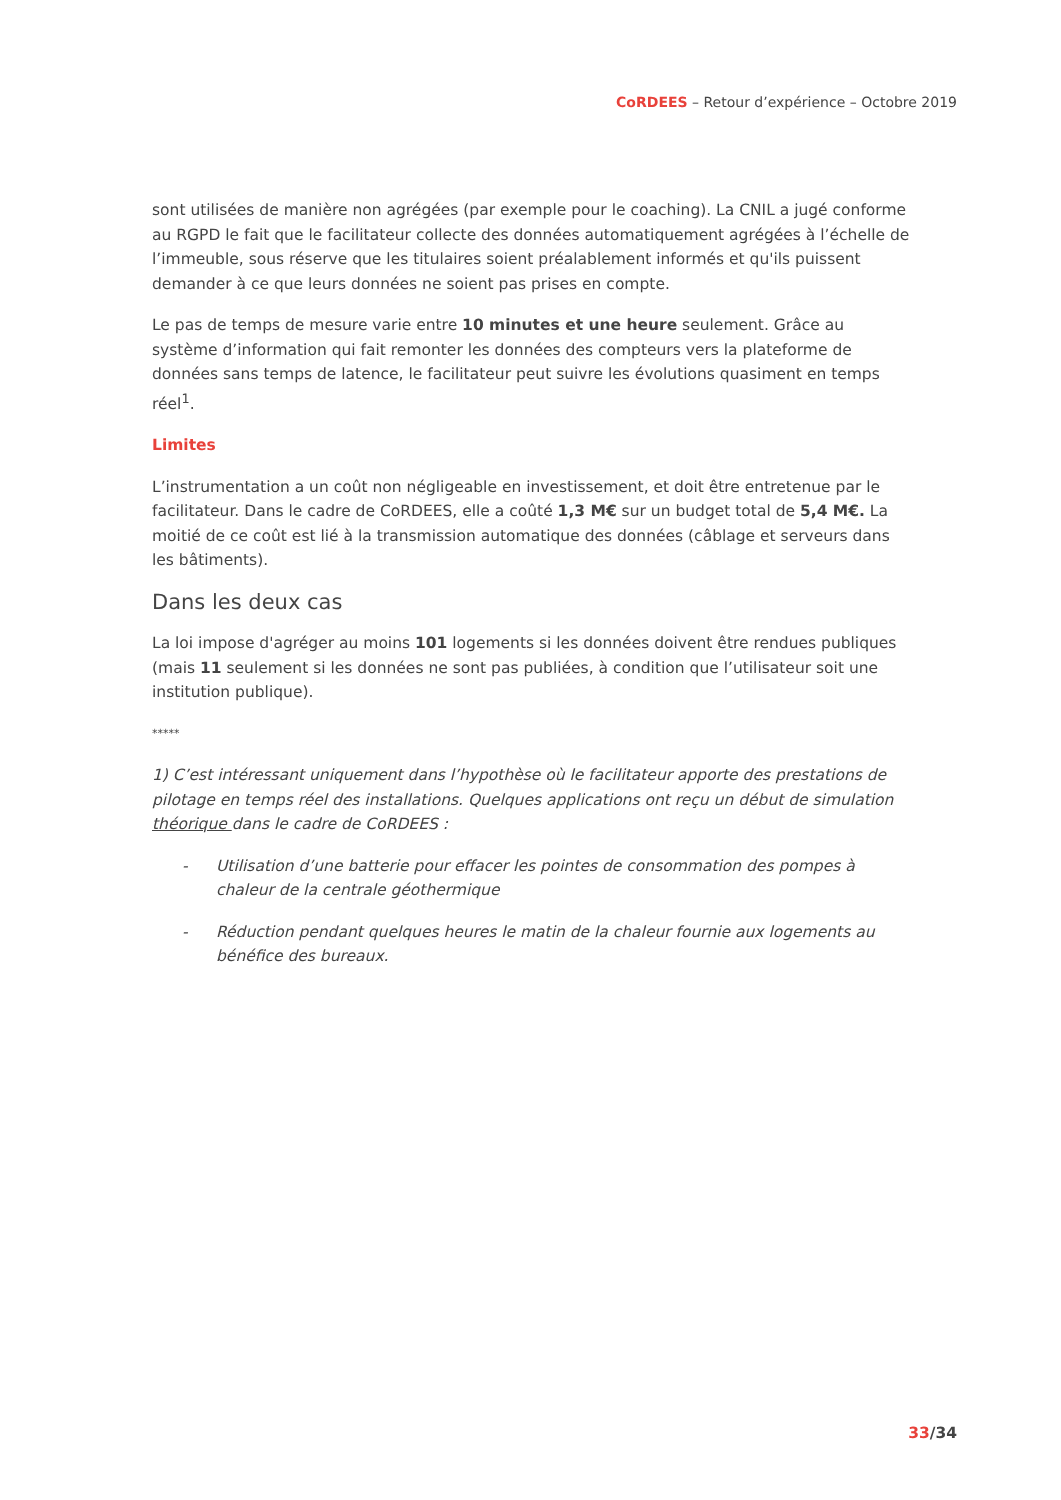CoRDEES – Retour d’expérience – Octobre 2019
sont utilisées de manière non agrégées (par exemple pour le coaching). La CNIL a jugé conforme au RGPD le fait que le facilitateur collecte des données automatiquement agrégées à l’échelle de l’immeuble, sous réserve que les titulaires soient préalablement informés et qu'ils puissent demander à ce que leurs données ne soient pas prises en compte.
Le pas de temps de mesure varie entre 10 minutes et une heure seulement. Grâce au système d’information qui fait remonter les données des compteurs vers la plateforme de données sans temps de latence, le facilitateur peut suivre les évolutions quasiment en temps réel<sup>1</sup>.
Limites
L’instrumentation a un coût non négligeable en investissement, et doit être entretenue par le facilitateur. Dans le cadre de CoRDEES, elle a coûté 1,3 M€ sur un budget total de 5,4 M€. La moitié de ce coût est lié à la transmission automatique des données (câblage et serveurs dans les bâtiments).
Dans les deux cas
La loi impose d'agréger au moins 101 logements si les données doivent être rendues publiques (mais 11 seulement si les données ne sont pas publiées, à condition que l’utilisateur soit une institution publique).
*****
1) C’est intéressant uniquement dans l’hypothèse où le facilitateur apporte des prestations de pilotage en temps réel des installations. Quelques applications ont reçu un début de simulation théorique dans le cadre de CoRDEES :
- Utilisation d’une batterie pour effacer les pointes de consommation des pompes à chaleur de la centrale géothermique
- Réduction pendant quelques heures le matin de la chaleur fournie aux logements au bénéfice des bureaux.
33/34